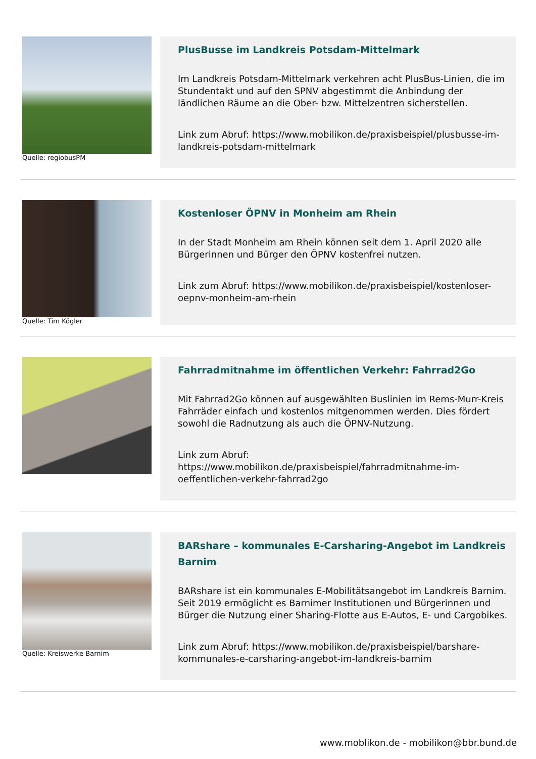Quelle: regiobusPM
PlusBusse im Landkreis Potsdam-Mittelmark
Im Landkreis Potsdam-Mittelmark verkehren acht PlusBus-Linien, die im Stundentakt und auf den SPNV abgestimmt die Anbindung der ländlichen Räume an die Ober- bzw. Mittelzentren sicherstellen.
Link zum Abruf: https://www.mobilikon.de/praxisbeispiel/plusbusse-im-landkreis-potsdam-mittelmark
Quelle: Tim Kögler
Kostenloser ÖPNV in Monheim am Rhein
In der Stadt Monheim am Rhein können seit dem 1. April 2020 alle Bürgerinnen und Bürger den ÖPNV kostenfrei nutzen.
Link zum Abruf: https://www.mobilikon.de/praxisbeispiel/kostenloser-oepnv-monheim-am-rhein
Fahrradmitnahme im öffentlichen Verkehr: Fahrrad2Go
Mit Fahrrad2Go können auf ausgewählten Buslinien im Rems-Murr-Kreis Fahrräder einfach und kostenlos mitgenommen werden. Dies fördert sowohl die Radnutzung als auch die ÖPNV-Nutzung.
Link zum Abruf:
https://www.mobilikon.de/praxisbeispiel/fahrradmitnahme-im-oeffentlichen-verkehr-fahrrad2go
Quelle: Kreiswerke Barnim
BARshare – kommunales E-Carsharing-Angebot im Landkreis Barnim
BARshare ist ein kommunales E-Mobilitätsangebot im Landkreis Barnim. Seit 2019 ermöglicht es Barnimer Institutionen und Bürgerinnen und Bürger die Nutzung einer Sharing-Flotte aus E-Autos, E- und Cargobikes.
Link zum Abruf: https://www.mobilikon.de/praxisbeispiel/barshare-kommunales-e-carsharing-angebot-im-landkreis-barnim
www.moblikon.de - mobilikon@bbr.bund.de